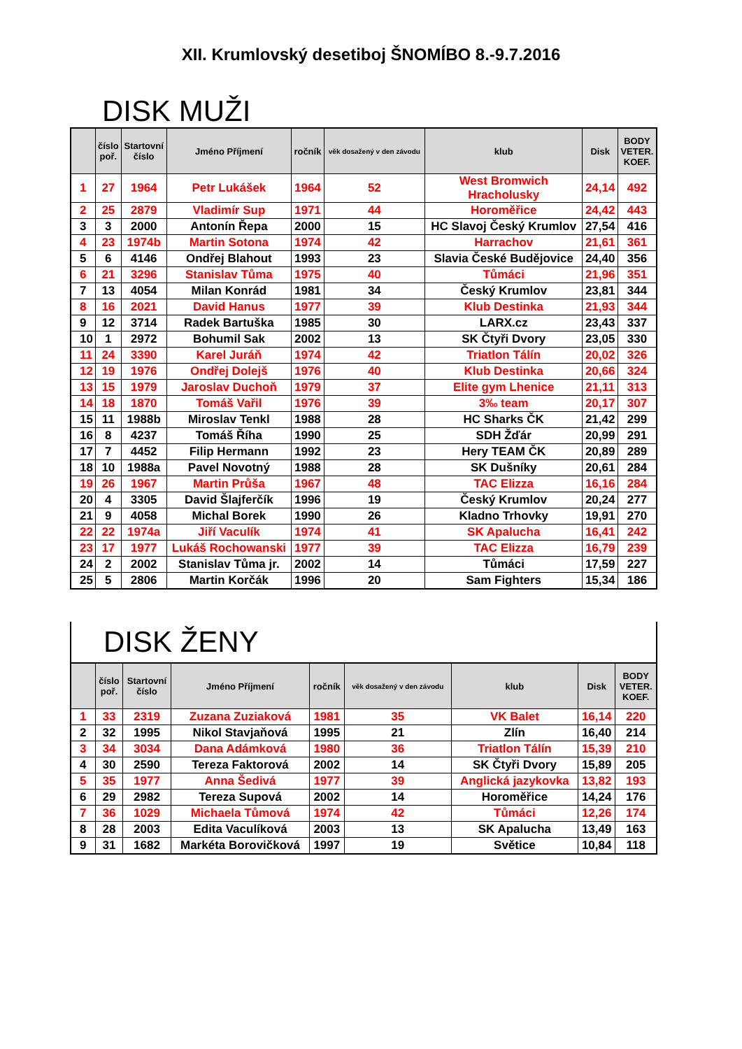XII. Krumlovský desetiboj ŠNOMÍBO 8.-9.7.2016
DISK MUŽI
| | číslo poř. | Startovní číslo | Jméno Příjmení | ročník | věk dosažený v den závodu | klub | Disk | BODY VETER. KOEF. |
| --- | --- | --- | --- | --- | --- | --- | --- | --- |
| 1 | 27 | 1964 | Petr Lukášek | 1964 | 52 | West Bromwich Hracholusky | 24,14 | 492 |
| 2 | 25 | 2879 | Vladimír Sup | 1971 | 44 | Horoměřice | 24,42 | 443 |
| 3 | 3 | 2000 | Antonín Řepa | 2000 | 15 | HC Slavoj Český Krumlov | 27,54 | 416 |
| 4 | 23 | 1974b | Martin Sotona | 1974 | 42 | Harrachov | 21,61 | 361 |
| 5 | 6 | 4146 | Ondřej Blahout | 1993 | 23 | Slavia České Budějovice | 24,40 | 356 |
| 6 | 21 | 3296 | Stanislav Tůma | 1975 | 40 | Tůmáci | 21,96 | 351 |
| 7 | 13 | 4054 | Milan Konrád | 1981 | 34 | Český Krumlov | 23,81 | 344 |
| 8 | 16 | 2021 | David Hanus | 1977 | 39 | Klub Destinka | 21,93 | 344 |
| 9 | 12 | 3714 | Radek Bartuška | 1985 | 30 | LARX.cz | 23,43 | 337 |
| 10 | 1 | 2972 | Bohumil Sak | 2002 | 13 | SK Čtyři Dvory | 23,05 | 330 |
| 11 | 24 | 3390 | Karel Juráň | 1974 | 42 | Triatlon Tálín | 20,02 | 326 |
| 12 | 19 | 1976 | Ondřej Dolejš | 1976 | 40 | Klub Destinka | 20,66 | 324 |
| 13 | 15 | 1979 | Jaroslav Duchoň | 1979 | 37 | Elite gym Lhenice | 21,11 | 313 |
| 14 | 18 | 1870 | Tomáš Vařil | 1976 | 39 | 3‰ team | 20,17 | 307 |
| 15 | 11 | 1988b | Miroslav Tenkl | 1988 | 28 | HC Sharks ČK | 21,42 | 299 |
| 16 | 8 | 4237 | Tomáš Říha | 1990 | 25 | SDH Žďár | 20,99 | 291 |
| 17 | 7 | 4452 | Filip Hermann | 1992 | 23 | Hery TEAM ČK | 20,89 | 289 |
| 18 | 10 | 1988a | Pavel Novotný | 1988 | 28 | SK Dušníky | 20,61 | 284 |
| 19 | 26 | 1967 | Martin Průša | 1967 | 48 | TAC Elizza | 16,16 | 284 |
| 20 | 4 | 3305 | David Šlajferčík | 1996 | 19 | Český Krumlov | 20,24 | 277 |
| 21 | 9 | 4058 | Michal Borek | 1990 | 26 | Kladno Trhovky | 19,91 | 270 |
| 22 | 22 | 1974a | Jiří Vaculík | 1974 | 41 | SK Apalucha | 16,41 | 242 |
| 23 | 17 | 1977 | Lukáš Rochowanski | 1977 | 39 | TAC Elizza | 16,79 | 239 |
| 24 | 2 | 2002 | Stanislav Tůma jr. | 2002 | 14 | Tůmáci | 17,59 | 227 |
| 25 | 5 | 2806 | Martin Korčák | 1996 | 20 | Sam Fighters | 15,34 | 186 |
DISK ŽENY
| | číslo poř. | Startovní číslo | Jméno Příjmení | ročník | věk dosažený v den závodu | klub | Disk | BODY VETER. KOEF. |
| --- | --- | --- | --- | --- | --- | --- | --- | --- |
| 1 | 33 | 2319 | Zuzana Zuziaková | 1981 | 35 | VK Balet | 16,14 | 220 |
| 2 | 32 | 1995 | Nikol Stavjaňová | 1995 | 21 | Zlín | 16,40 | 214 |
| 3 | 34 | 3034 | Dana Adámková | 1980 | 36 | Triatlon Tálín | 15,39 | 210 |
| 4 | 30 | 2590 | Tereza Faktorová | 2002 | 14 | SK Čtyři Dvory | 15,89 | 205 |
| 5 | 35 | 1977 | Anna Šedivá | 1977 | 39 | Anglická jazykovka | 13,82 | 193 |
| 6 | 29 | 2982 | Tereza Supová | 2002 | 14 | Horoměřice | 14,24 | 176 |
| 7 | 36 | 1029 | Michaela Tůmová | 1974 | 42 | Tůmáci | 12,26 | 174 |
| 8 | 28 | 2003 | Edita Vaculíková | 2003 | 13 | SK Apalucha | 13,49 | 163 |
| 9 | 31 | 1682 | Markéta Borovičková | 1997 | 19 | Světice | 10,84 | 118 |